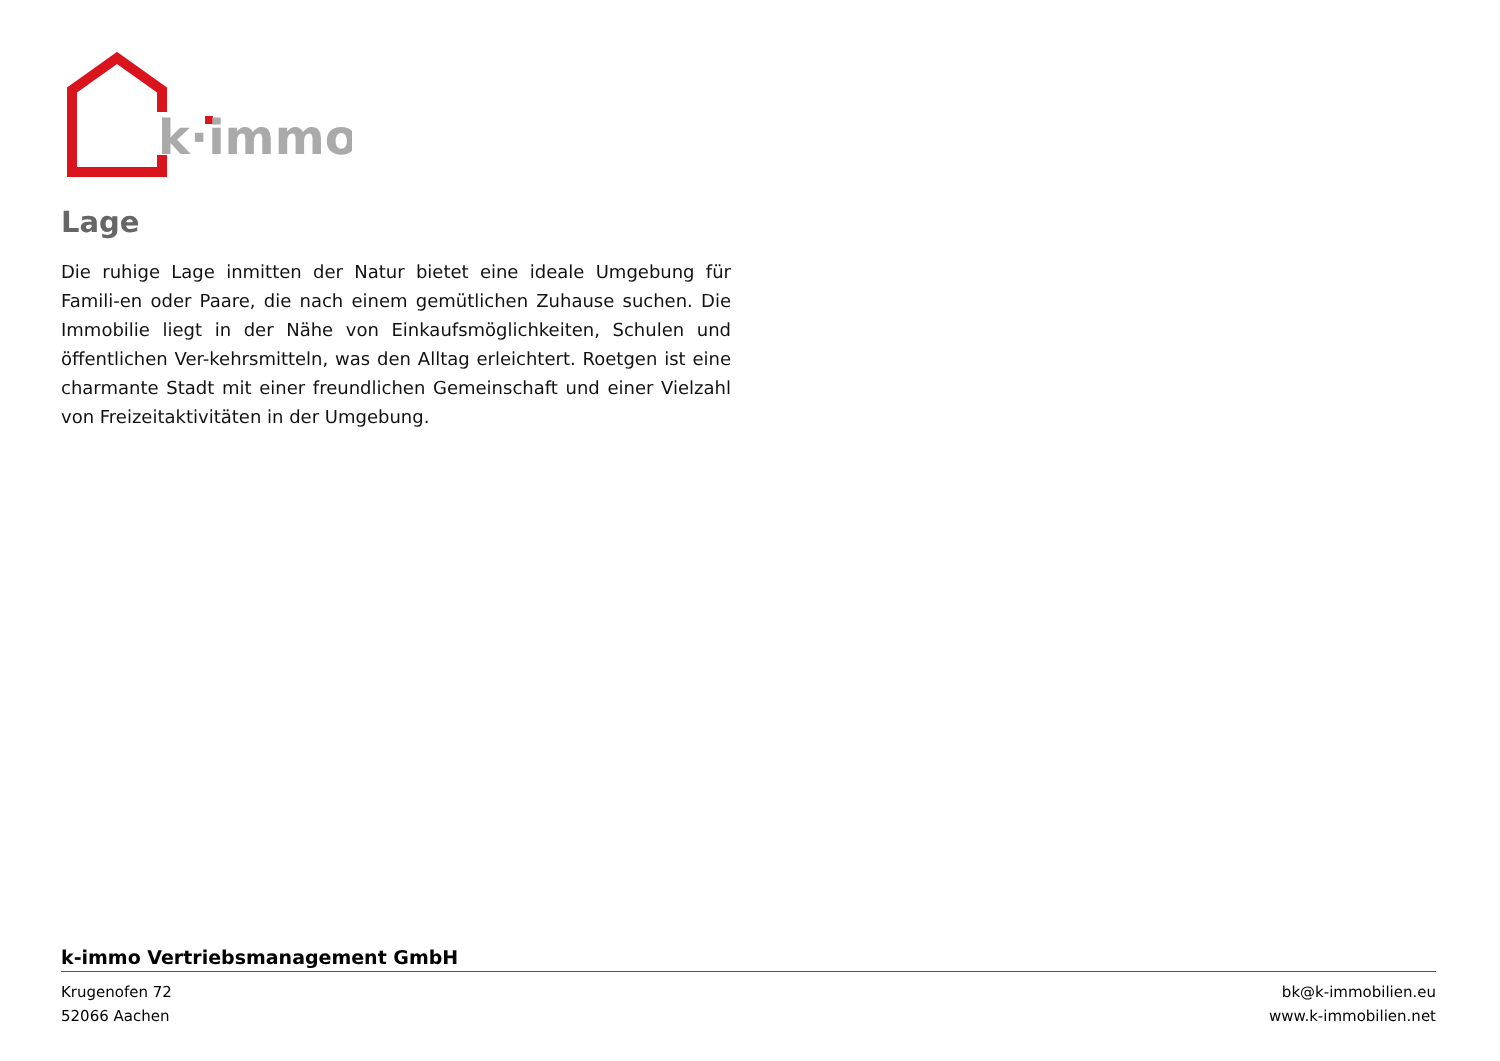k·immo
Lage
Die ruhige Lage inmitten der Natur bietet eine ideale Umgebung für Famili-en oder Paare, die nach einem gemütlichen Zuhause suchen. Die Immobilie liegt in der Nähe von Einkaufsmöglichkeiten, Schulen und öffentlichen Ver-kehrsmitteln, was den Alltag erleichtert. Roetgen ist eine charmante Stadt mit einer freundlichen Gemeinschaft und einer Vielzahl von Freizeitaktivitäten in der Umgebung.
k-immo Vertriebsmanagement GmbH
Krugenofen 72
52066 Aachen
bk@k-immobilien.eu
www.k-immobilien.net